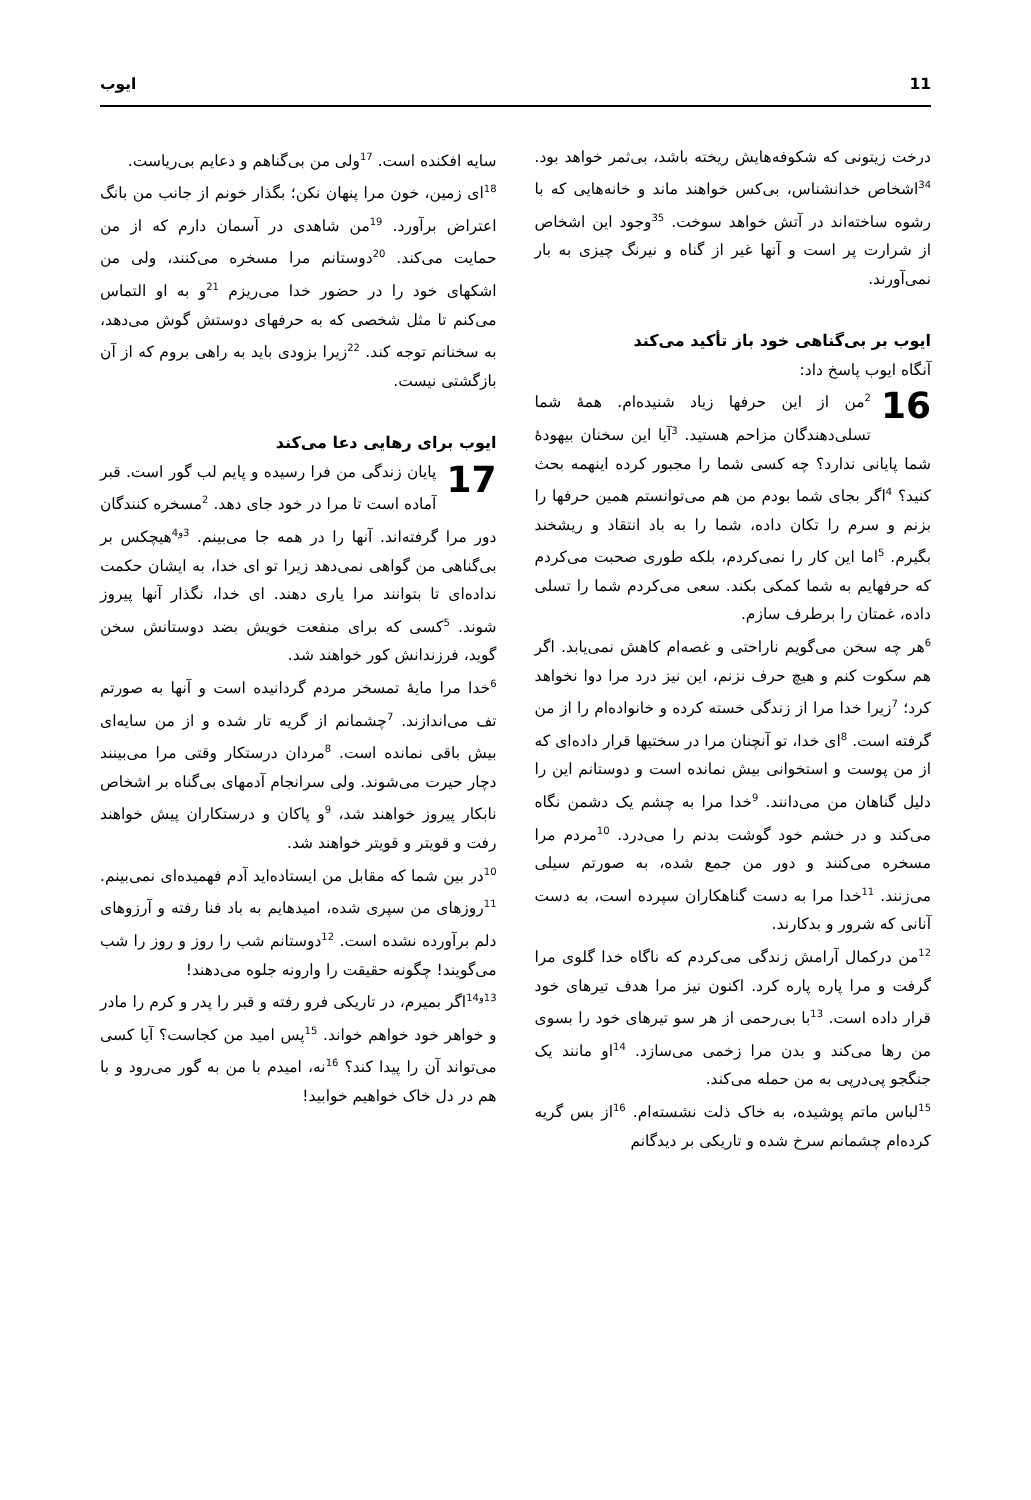11 ایوب
درخت زیتونی که شکوفه‌هایش ریخته باشد، بی‌ثمر خواهد بود. <sup>34</sup>اشخاص خدانشناس، بی‌کس خواهند ماند و خانه‌هایی که با رشوه ساخته‌اند در آتش خواهد سوخت. <sup>35</sup>وجود این اشخاص از شرارت پر است و آنها غیر از گناه و نیرنگ چیزی به بار نمی‌آورند.
ایوب بر بی‌گناهی خود باز تأکید می‌کند
آنگاه ایوب پاسخ داد:
16<sup>2</sup>من از این حرفها زیاد شنیده‌ام. همهٔ شما تسلی‌دهندگان مزاحم هستید. <sup>3</sup>آیا این سخنان بیهودهٔ شما پایانی ندارد؟ چه کسی شما را مجبور کرده اینهمه بحث کنید؟ <sup>4</sup>اگر بجای شما بودم من هم می‌توانستم همین حرفها را بزنم و سرم را تکان داده، شما را به باد انتقاد و ریشخند بگیرم. <sup>5</sup>اما این کار را نمی‌کردم، بلکه طوری صحبت می‌کردم که حرفهایم به شما کمکی بکند. سعی می‌کردم شما را تسلی داده، غمتان را برطرف سازم.
<sup>6</sup> هر چه سخن می‌گویم ناراحتی و غصه‌ام کاهش نمی‌یابد. اگر هم سکوت کنم و هیچ حرف نزنم، این نیز درد مرا دوا نخواهد کرد؛ <sup>7</sup>زیرا خدا مرا از زندگی خسته کرده و خانواده‌ام را از من گرفته است. <sup>8</sup>ای خدا، تو آنچنان مرا در سختیها قرار داده‌ای که از من پوست و استخوانی بیش نمانده است و دوستانم این را دلیل گناهان من می‌دانند. <sup>9</sup>خدا مرا به چشم یک دشمن نگاه می‌کند و در خشم خود گوشت بدنم را می‌درد. <sup>10</sup>مردم مرا مسخره می‌کنند و دور من جمع شده، به صورتم سیلی می‌زنند. <sup>11</sup>خدا مرا به دست گناهکاران سپرده است، به دست آنانی که شرور و بدکارند.
<sup>12</sup> من درکمال آرامش زندگی می‌کردم که ناگاه خدا گلوی مرا گرفت و مرا پاره پاره کرد. اکنون نیز مرا هدف تیرهای خود قرار داده است. <sup>13</sup>با بی‌رحمی از هر سو تیرهای خود را بسوی من رها می‌کند و بدن مرا زخمی می‌سازد. <sup>14</sup>او مانند یک جنگجو پی‌درپی به من حمله می‌کند.
<sup>15</sup> لباس ماتم پوشیده، به خاک ذلت نشسته‌ام. <sup>16</sup>از بس گریه کرده‌ام چشمانم سرخ شده و تاریکی بر دیدگانم
سایه افکنده است. <sup>17</sup>ولی من بی‌گناهم و دعایم بی‌ریاست.
<sup>18</sup> ای زمین، خون مرا پنهان نکن؛ بگذار خونم از جانب من بانگ اعتراض برآورد. <sup>19</sup>من شاهدی در آسمان دارم که از من حمایت می‌کند. <sup>20</sup>دوستانم مرا مسخره می‌کنند، ولی من اشکهای خود را در حضور خدا می‌ریزم <sup>21</sup>و به او التماس می‌کنم تا مثل شخصی که به حرفهای دوستش گوش می‌دهد، به سخنانم توجه کند. <sup>22</sup>زیرا بزودی باید به راهی بروم که از آن بازگشتی نیست.
ایوب برای رهایی دعا می‌کند
17 پایان زندگی من فرا رسیده و پایم لب گور است. قبر آماده است تا مرا در خود جای دهد. <sup>2</sup>مسخره کنندگان دور مرا گرفته‌اند. آنها را در همه جا می‌بینم. <sup>3و4</sup>هیچکس بر بی‌گناهی من گواهی نمی‌دهد زیرا تو ای خدا، به ایشان حکمت نداده‌ای تا بتوانند مرا یاری دهند. ای خدا، نگذار آنها پیروز شوند. <sup>5</sup>کسی که برای منفعت خویش بضد دوستانش سخن گوید، فرزندانش کور خواهند شد.
<sup>6</sup> خدا مرا مایهٔ تمسخر مردم گردانیده است و آنها به صورتم تف می‌اندازند. <sup>7</sup>چشمانم از گریه تار شده و از من سایه‌ای بیش باقی نمانده است. <sup>8</sup>مردان درستکار وقتی مرا می‌بینند دچار حیرت می‌شوند. ولی سرانجام آدمهای بی‌گناه بر اشخاص نابکار پیروز خواهند شد، <sup>9</sup>و پاکان و درستکاران پیش خواهند رفت و قویتر و قویتر خواهند شد.
<sup>10</sup> در بین شما که مقابل من ایستاده‌اید آدم فهمیده‌ای نمی‌بینم. <sup>11</sup>روزهای من سپری شده، امیدهایم به باد فنا رفته و آرزوهای دلم برآورده نشده است. <sup>12</sup>دوستانم شب را روز و روز را شب می‌گویند! چگونه حقیقت را وارونه جلوه می‌دهند!
<sup>13و14</sup>اگر بمیرم، در تاریکی فرو رفته و قبر را پدر و کرم را مادر و خواهر خود خواهم خواند. <sup>15</sup>پس امید من کجاست؟ آیا کسی می‌تواند آن را پیدا کند؟ <sup>16</sup>نه، امیدم با من به گور می‌رود و با هم در دل خاک خواهیم خوابید!